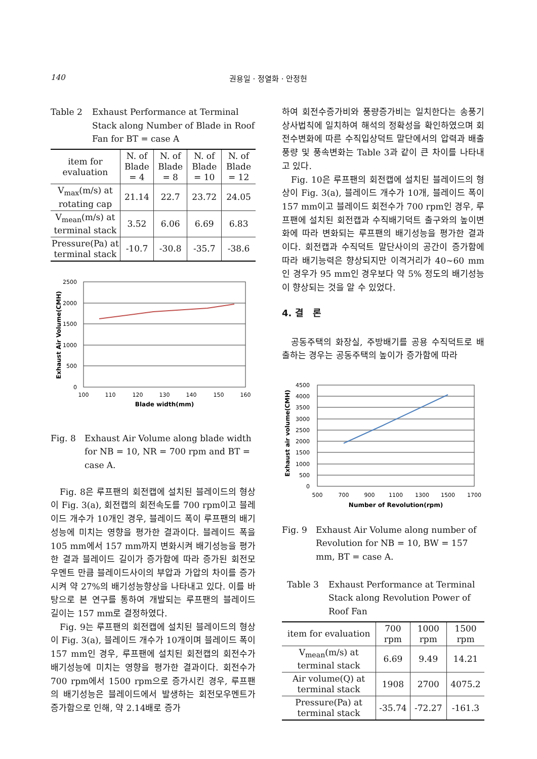140 권용일 · 정열화 · 안정헌
Table 2 Exhaust Performance at Terminal Stack along Number of Blade in Roof Fan for BT = case A
| item for evaluation | N. of Blade = 4 | N. of Blade = 8 | N. of Blade = 10 | N. of Blade = 12 |
| --- | --- | --- | --- | --- |
| V<sub>max</sub>(m/s) at rotating cap | 21.14 | 22.7 | 23.72 | 24.05 |
| V<sub>mean</sub>(m/s) at terminal stack | 3.52 | 6.06 | 6.69 | 6.83 |
| Pressure(Pa) at terminal stack | -10.7 | -30.8 | -35.7 | -38.6 |
2500
2000
1500
1000
500
0
100
110
120
130
140
150
160
Blade width(mm)
Exhaust Air Volume(CMH)
Fig. 8 Exhaust Air Volume along blade width for NB = 10, NR = 700 rpm and BT = case A.
Fig. 8은 루프팬의 회전캡에 설치된 블레이드의 형상이 Fig. 3(a), 회전캡의 회전속도를 700 rpm이고 블레이드 개수가 10개인 경우, 블레이드 폭이 루프팬의 배기성능에 미치는 영향을 평가한 결과이다. 블레이드 폭을 105 mm에서 157 mm까지 변화시켜 배기성능을 평가한 결과 블레이드 길이가 증가함에 따라 증가된 회전모우멘트 만큼 블레이드사이의 부압과 가압의 차이를 증가시켜 약 27%의 배기성능향상을 나타내고 있다. 이를 바탕으로 본 연구를 통하여 개발되는 루프팬의 블레이드 길이는 157 mm로 결정하였다.
Fig. 9는 루프팬의 회전캡에 설치된 블레이드의 형상이 Fig. 3(a), 블레이드 개수가 10개이며 블레이드 폭이 157 mm인 경우, 루프팬에 설치된 회전캡의 회전수가 배기성능에 미치는 영향을 평가한 결과이다. 회전수가 700 rpm에서 1500 rpm으로 증가시킨 경우, 루프팬의 배기성능은 블레이드에서 발생하는 회전모우멘트가 증가함으로 인해, 약 2.14배로 증가
하여 회전수증가비와 풍량증가비는 일치한다는 송풍기 상사법칙에 일치하여 해석의 정확성을 확인하였으며 회전수변화에 따른 수직입상덕트 말단에서의 압력과 배출풍량 및 풍속변화는 Table 3과 같이 큰 차이를 나타내고 있다.
Fig. 10은 루프팬의 회전캡에 설치된 블레이드의 형상이 Fig. 3(a), 블레이드 개수가 10개, 블레이드 폭이 157 mm이고 블레이드 회전수가 700 rpm인 경우, 루프팬에 설치된 회전캡과 수직배기덕트 출구와의 높이변화에 따라 변화되는 루프팬의 배기성능을 평가한 결과이다. 회전캡과 수직덕트 말단사이의 공간이 증가함에 따라 배기능력은 향상되지만 이격거리가 40~60 mm인 경우가 95 mm인 경우보다 약 5% 정도의 배기성능이 향상되는 것을 알 수 있었다.
4. 결 론
공동주택의 화장실, 주방배기를 공용 수직덕트로 배출하는 경우는 공동주택의 높이가 증가함에 따라
4500
4000
3500
3000
2500
2000
1500
1000
500
0
500
700
900
1100
1300
1500
1700
Number of Revolution(rpm)
Exhaust air volume(CMH)
Fig. 9 Exhaust Air Volume along number of Revolution for NB = 10, BW = 157 mm, BT = case A.
Table 3 Exhaust Performance at Terminal Stack along Revolution Power of Roof Fan
| item for evaluation | 700 rpm | 1000 rpm | 1500 rpm |
| --- | --- | --- | --- |
| V<sub>mean</sub>(m/s) at terminal stack | 6.69 | 9.49 | 14.21 |
| Air volume(Q) at terminal stack | 1908 | 2700 | 4075.2 |
| Pressure(Pa) at terminal stack | -35.74 | -72.27 | -161.3 |